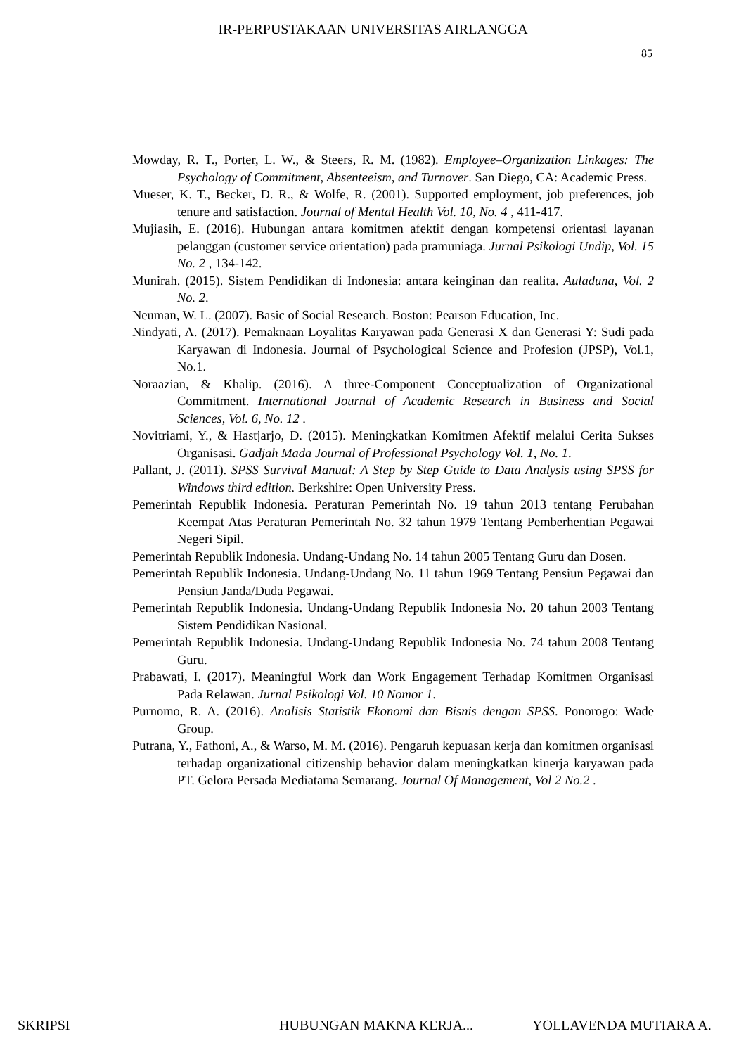IR-PERPUSTAKAAN UNIVERSITAS AIRLANGGA
85
Mowday, R. T., Porter, L. W., & Steers, R. M. (1982). Employee–Organization Linkages: The Psychology of Commitment, Absenteeism, and Turnover. San Diego, CA: Academic Press.
Mueser, K. T., Becker, D. R., & Wolfe, R. (2001). Supported employment, job preferences, job tenure and satisfaction. Journal of Mental Health Vol. 10, No. 4 , 411-417.
Mujiasih, E. (2016). Hubungan antara komitmen afektif dengan kompetensi orientasi layanan pelanggan (customer service orientation) pada pramuniaga. Jurnal Psikologi Undip, Vol. 15 No. 2 , 134-142.
Munirah. (2015). Sistem Pendidikan di Indonesia: antara keinginan dan realita. Auladuna, Vol. 2 No. 2.
Neuman, W. L. (2007). Basic of Social Research. Boston: Pearson Education, Inc.
Nindyati, A. (2017). Pemaknaan Loyalitas Karyawan pada Generasi X dan Generasi Y: Sudi pada Karyawan di Indonesia. Journal of Psychological Science and Profesion (JPSP), Vol.1, No.1.
Noraazian, & Khalip. (2016). A three-Component Conceptualization of Organizational Commitment. International Journal of Academic Research in Business and Social Sciences, Vol. 6, No. 12 .
Novitriami, Y., & Hastjarjo, D. (2015). Meningkatkan Komitmen Afektif melalui Cerita Sukses Organisasi. Gadjah Mada Journal of Professional Psychology Vol. 1, No. 1.
Pallant, J. (2011). SPSS Survival Manual: A Step by Step Guide to Data Analysis using SPSS for Windows third edition. Berkshire: Open University Press.
Pemerintah Republik Indonesia. Peraturan Pemerintah No. 19 tahun 2013 tentang Perubahan Keempat Atas Peraturan Pemerintah No. 32 tahun 1979 Tentang Pemberhentian Pegawai Negeri Sipil.
Pemerintah Republik Indonesia. Undang-Undang No. 14 tahun 2005 Tentang Guru dan Dosen.
Pemerintah Republik Indonesia. Undang-Undang No. 11 tahun 1969 Tentang Pensiun Pegawai dan Pensiun Janda/Duda Pegawai.
Pemerintah Republik Indonesia. Undang-Undang Republik Indonesia No. 20 tahun 2003 Tentang Sistem Pendidikan Nasional.
Pemerintah Republik Indonesia. Undang-Undang Republik Indonesia No. 74 tahun 2008 Tentang Guru.
Prabawati, I. (2017). Meaningful Work dan Work Engagement Terhadap Komitmen Organisasi Pada Relawan. Jurnal Psikologi Vol. 10 Nomor 1.
Purnomo, R. A. (2016). Analisis Statistik Ekonomi dan Bisnis dengan SPSS. Ponorogo: Wade Group.
Putrana, Y., Fathoni, A., & Warso, M. M. (2016). Pengaruh kepuasan kerja dan komitmen organisasi terhadap organizational citizenship behavior dalam meningkatkan kinerja karyawan pada PT. Gelora Persada Mediatama Semarang. Journal Of Management, Vol 2 No.2 .
SKRIPSI HUBUNGAN MAKNA KERJA... YOLLAVENDA MUTIARA A.